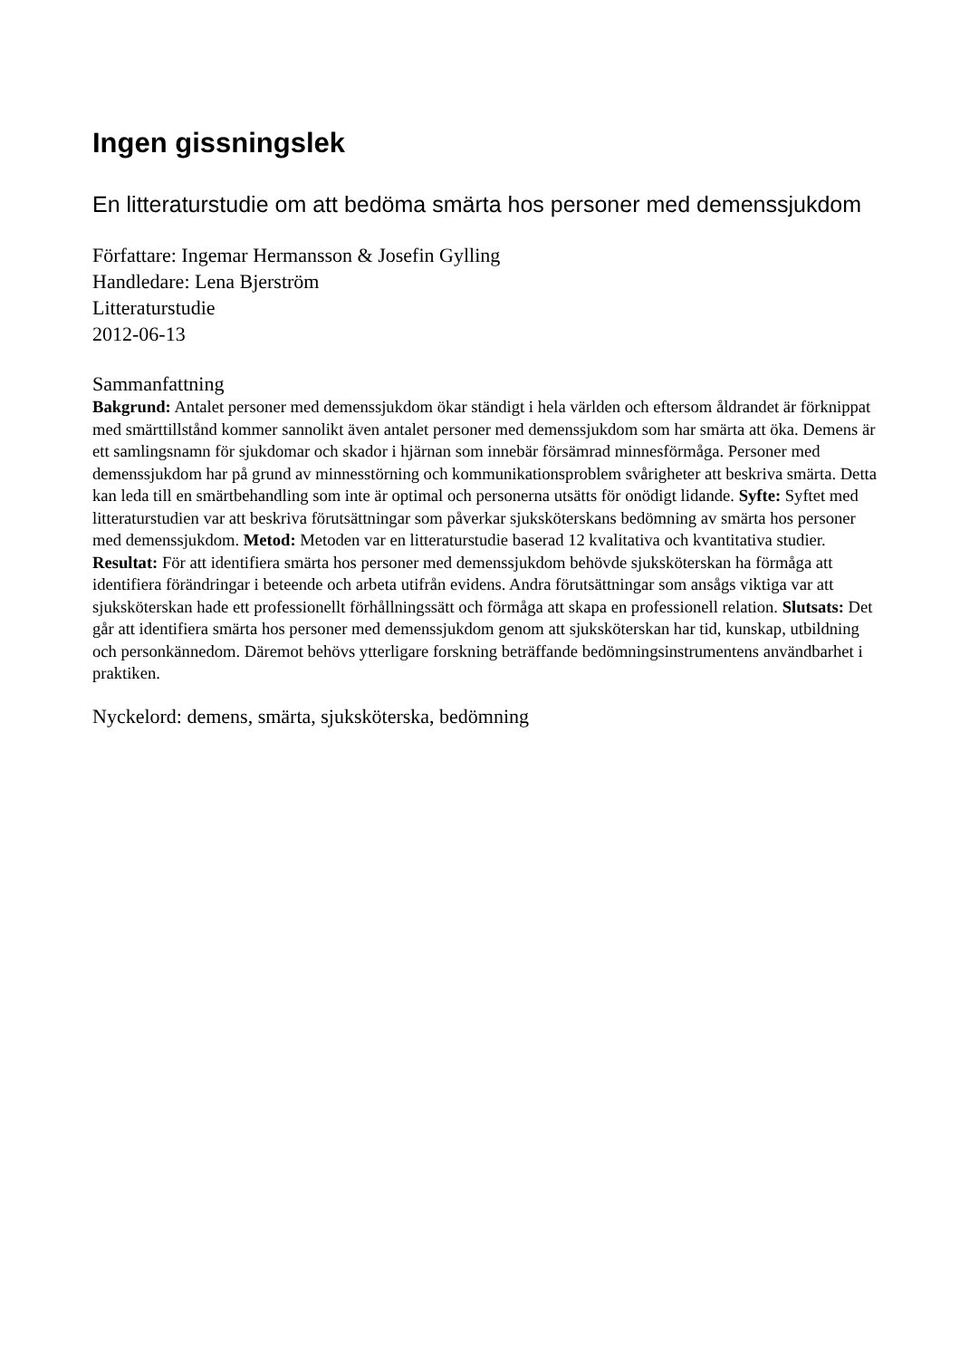Ingen gissningslek
En litteraturstudie om att bedöma smärta hos personer med demenssjukdom
Författare: Ingemar Hermansson & Josefin Gylling
Handledare: Lena Bjerström
Litteraturstudie
2012-06-13
Sammanfattning
Bakgrund: Antalet personer med demenssjukdom ökar ständigt i hela världen och eftersom åldrandet är förknippat med smärttillstånd kommer sannolikt även antalet personer med demenssjukdom som har smärta att öka. Demens är ett samlingsnamn för sjukdomar och skador i hjärnan som innebär försämrad minnesförmåga. Personer med demenssjukdom har på grund av minnesstörning och kommunikationsproblem svårigheter att beskriva smärta. Detta kan leda till en smärtbehandling som inte är optimal och personerna utsätts för onödigt lidande. Syfte: Syftet med litteraturstudien var att beskriva förutsättningar som påverkar sjuksköterskans bedömning av smärta hos personer med demenssjukdom. Metod: Metoden var en litteraturstudie baserad 12 kvalitativa och kvantitativa studier. Resultat: För att identifiera smärta hos personer med demenssjukdom behövde sjuksköterskan ha förmåga att identifiera förändringar i beteende och arbeta utifrån evidens. Andra förutsättningar som ansågs viktiga var att sjuksköterskan hade ett professionellt förhållningssätt och förmåga att skapa en professionell relation. Slutsats: Det går att identifiera smärta hos personer med demenssjukdom genom att sjuksköterskan har tid, kunskap, utbildning och personkännedom. Däremot behövs ytterligare forskning beträffande bedömningsinstrumentens användbarhet i praktiken.
Nyckelord: demens, smärta, sjuksköterska, bedömning